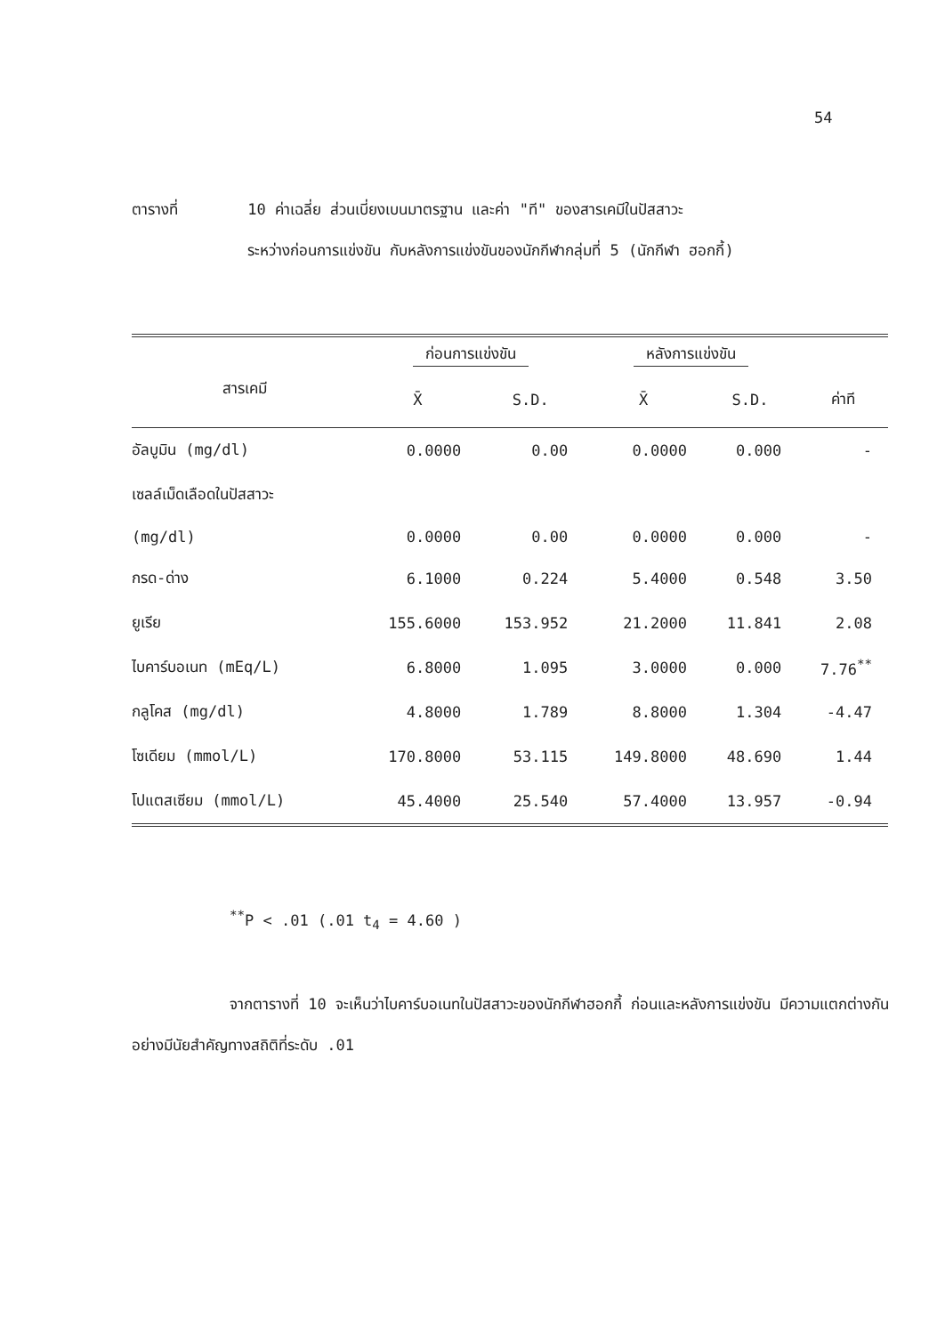54
ตารางที่ 10 ค่าเฉลี่ย ส่วนเบี่ยงเบนมาตรฐาน และค่า "ที" ของสารเคมีในปัสสาวะ
ระหว่างก่อนการแข่งขัน กับหลังการแข่งขันของนักกีฬากลุ่มที่ 5 (นักกีฬา ฮอกกี้)
| | ก่อนการแข่งขัน | | หลังการแข่งขัน | | |
| --- | --- | --- | --- | --- | --- |
| สารเคมี | X̄ | S.D. | X̄ | S.D. | ค่าที |
| อัลบูมิน (mg/dl) | 0.0000 | 0.00 | 0.0000 | 0.000 | - |
| เซลล์เม็ดเลือดในปัสสาวะ | | | | | |
| (mg/dl) | 0.0000 | 0.00 | 0.0000 | 0.000 | - |
| กรด-ด่าง | 6.1000 | 0.224 | 5.4000 | 0.548 | 3.50 |
| ยูเรีย | 155.6000 | 153.952 | 21.2000 | 11.841 | 2.08 |
| ไบคาร์บอเนท (mEq/L) | 6.8000 | 1.095 | 3.0000 | 0.000 | 7.76<sup>**</sup> |
| กลูโคส (mg/dl) | 4.8000 | 1.789 | 8.8000 | 1.304 | -4.47 |
| โซเดียม (mmol/L) | 170.8000 | 53.115 | 149.8000 | 48.690 | 1.44 |
| โปแตสเซียม (mmol/L) | 45.4000 | 25.540 | 57.4000 | 13.957 | -0.94 |
<sup>**</sup> P < .01 (.01 t<sub>4</sub> = 4.60 )
จากตารางที่ 10 จะเห็นว่าไบคาร์บอเนทในปัสสาวะของนักกีฬาฮอกกี้ ก่อนและหลังการแข่งขัน มีความแตกต่างกันอย่างมีนัยสำคัญทางสถิติที่ระดับ .01